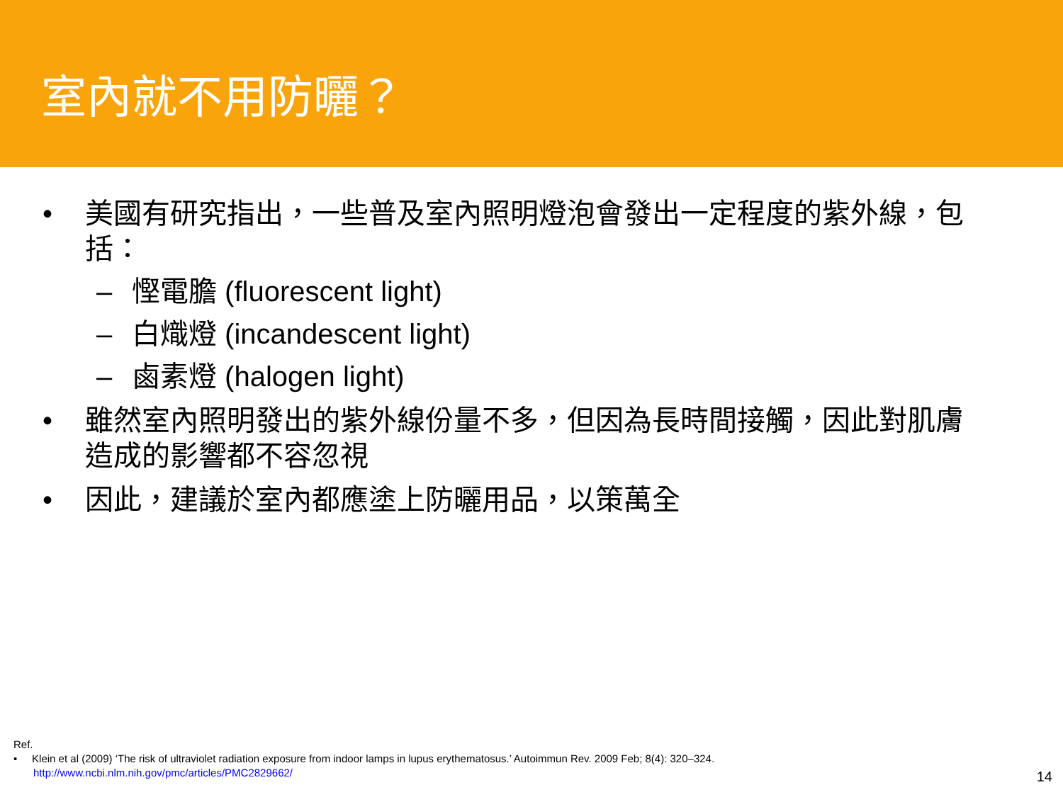室內就不用防曬？
• 美國有研究指出，一些普及室內照明燈泡會發出一定程度的紫外線，包括：
– 慳電膽 (fluorescent light)
– 白熾燈 (incandescent light)
– 鹵素燈 (halogen light)
• 雖然室內照明發出的紫外線份量不多，但因為長時間接觸，因此對肌膚造成的影響都不容忽視
• 因此，建議於室內都應塗上防曬用品，以策萬全
Ref.
• Klein et al (2009) ‘The risk of ultraviolet radiation exposure from indoor lamps in lupus erythematosus.’ Autoimmun Rev. 2009 Feb; 8(4): 320–324.
http://www.ncbi.nlm.nih.gov/pmc/articles/PMC2829662/
14